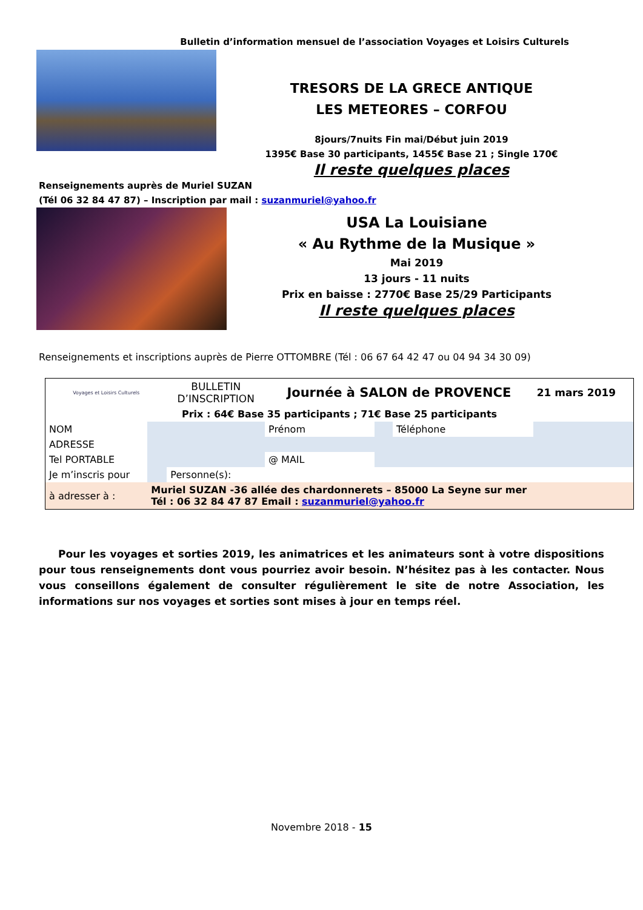Bulletin d’information mensuel de l’association Voyages et Loisirs Culturels
TRESORS DE LA GRECE ANTIQUE
LES METEORES – CORFOU
8jours/7nuits Fin mai/Début juin 2019
1395€ Base 30 participants, 1455€ Base 21 ; Single 170€
Il reste quelques places
Renseignements auprès de Muriel SUZAN
(Tél 06 32 84 47 87) – Inscription par mail : suzanmuriel@yahoo.fr
USA La Louisiane
« Au Rythme de la Musique »
Mai 2019
13 jours - 11 nuits
Prix en baisse : 2770€ Base 25/29 Participants
Il reste quelques places
Renseignements et inscriptions auprès de Pierre OTTOMBRE (Tél : 06 67 64 42 47 ou 04 94 34 30 09)
| Voyages et Loisirs Culturels | | BULLETIN D’INSCRIPTION | Journée à SALON de PROVENCE | | | 21 mars 2019 |
| Prix : 64€ Base 35 participants ; 71€ Base 25 participants | | | | | | |
| NOM | | | Prénom | | Téléphone | |
| ADRESSE | | | | | | |
| Tel PORTABLE | | | @ MAIL | | | |
| Je m’inscris pour | | Personne(s): | | | | |
| à adresser à : | Muriel SUZAN -36 allée des chardonnerets – 85000 La Seyne sur mer Tél : 06 32 84 47 87 Email : suzanmuriel@yahoo.fr | | | | | |
Pour les voyages et sorties 2019, les animatrices et les animateurs sont à votre dispositions pour tous renseignements dont vous pourriez avoir besoin. N’hésitez pas à les contacter. Nous vous conseillons également de consulter régulièrement le site de notre Association, les informations sur nos voyages et sorties sont mises à jour en temps réel.
Novembre 2018 - 15